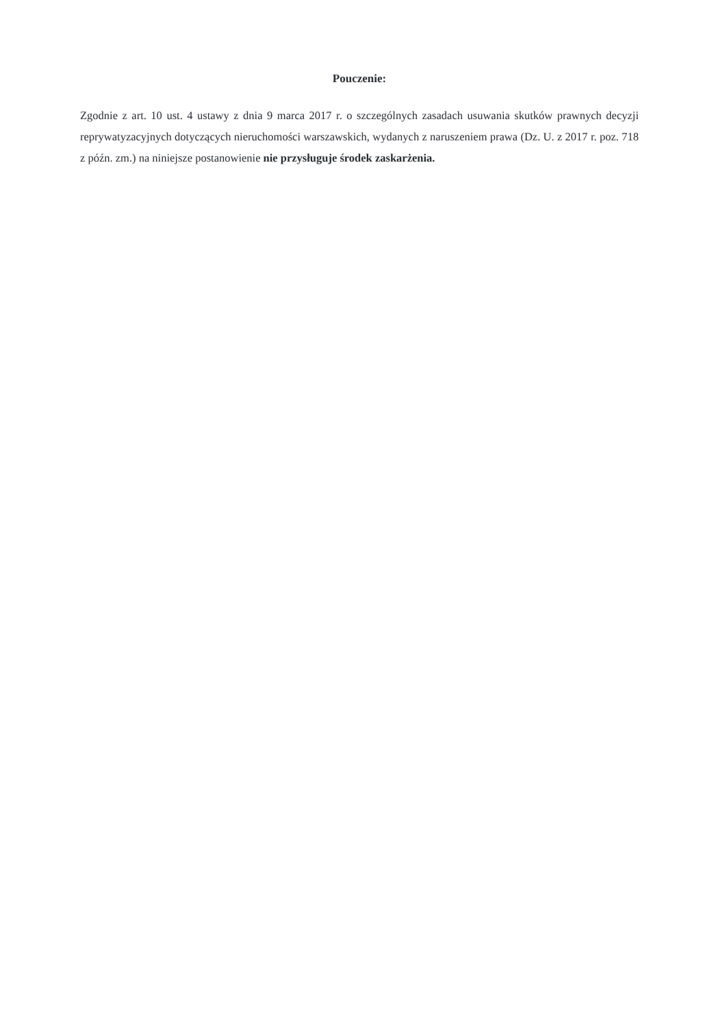Pouczenie:
Zgodnie z art. 10 ust. 4 ustawy z dnia 9 marca 2017 r. o szczególnych zasadach usuwania skutków prawnych decyzji reprywatyzacyjnych dotyczących nieruchomości warszawskich, wydanych z naruszeniem prawa (Dz. U. z 2017 r. poz. 718 z późn. zm.) na niniejsze postanowienie nie przysługuje środek zaskarżenia.